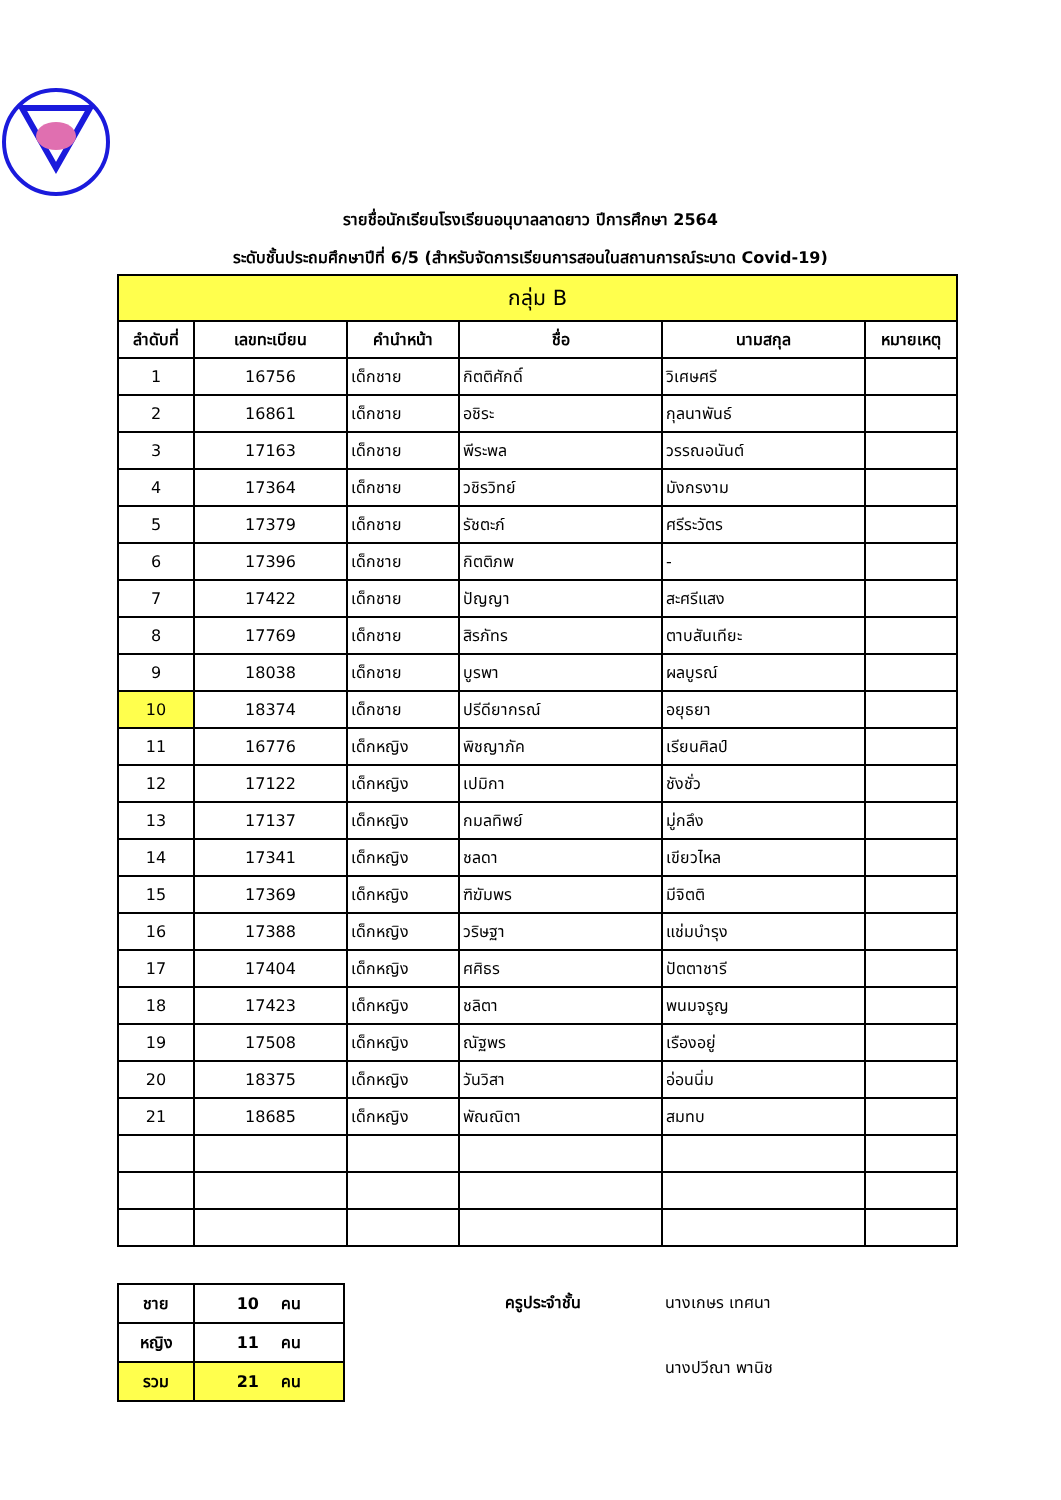รายชื่อนักเรียนโรงเรียนอนุบาลลาดยาว ปีการศึกษา 2564
ระดับชั้นประถมศึกษาปีที่ 6/5 (สำหรับจัดการเรียนการสอนในสถานการณ์ระบาด Covid-19)
| กลุ่ม B | | | | | |
| --- | --- | --- | --- | --- | --- |
| ลำดับที่ | เลขทะเบียน | คำนำหน้า | ชื่อ | นามสกุล | หมายเหตุ |
| 1 | 16756 | เด็กชาย | กิตติศักดิ์ | วิเศษศรี | |
| 2 | 16861 | เด็กชาย | อชิระ | กุลนาพันธ์ | |
| 3 | 17163 | เด็กชาย | พีระพล | วรรณอนันต์ | |
| 4 | 17364 | เด็กชาย | วชิรวิทย์ | มังกรงาม | |
| 5 | 17379 | เด็กชาย | รัชตะภ์ | ศรีระวัตร | |
| 6 | 17396 | เด็กชาย | กิตติภพ | - | |
| 7 | 17422 | เด็กชาย | ปัญญา | สะศรีแสง | |
| 8 | 17769 | เด็กชาย | สิรภัทร | ตาบสันเทียะ | |
| 9 | 18038 | เด็กชาย | บูรพา | ผลบูรณ์ | |
| 10 | 18374 | เด็กชาย | ปรีดียากรณ์ | อยุธยา | |
| 11 | 16776 | เด็กหญิง | พิชญาภัค | เรียนศิลป์ | |
| 12 | 17122 | เด็กหญิง | เปมิกา | ชังชั่ว | |
| 13 | 17137 | เด็กหญิง | กมลทิพย์ | มู่กลึง | |
| 14 | 17341 | เด็กหญิง | ชลดา | เขียวไหล | |
| 15 | 17369 | เด็กหญิง | ฑิฆัมพร | มีจิตติ | |
| 16 | 17388 | เด็กหญิง | วริษฐา | แช่มบำรุง | |
| 17 | 17404 | เด็กหญิง | ศศิธร | ปัตตาชารี | |
| 18 | 17423 | เด็กหญิง | ชลิตา | พนมจรูญ | |
| 19 | 17508 | เด็กหญิง | ณัฐพร | เรืองอยู่ | |
| 20 | 18375 | เด็กหญิง | วันวิสา | อ่อนนิ่ม | |
| 21 | 18685 | เด็กหญิง | พัณณิตา | สมทบ | |
| ชาย | 10 คน |
| หญิง | 11 คน |
| รวม | 21 คน |
ครูประจำชั้น นางเกษร เทศนา นางปวีณา พานิช